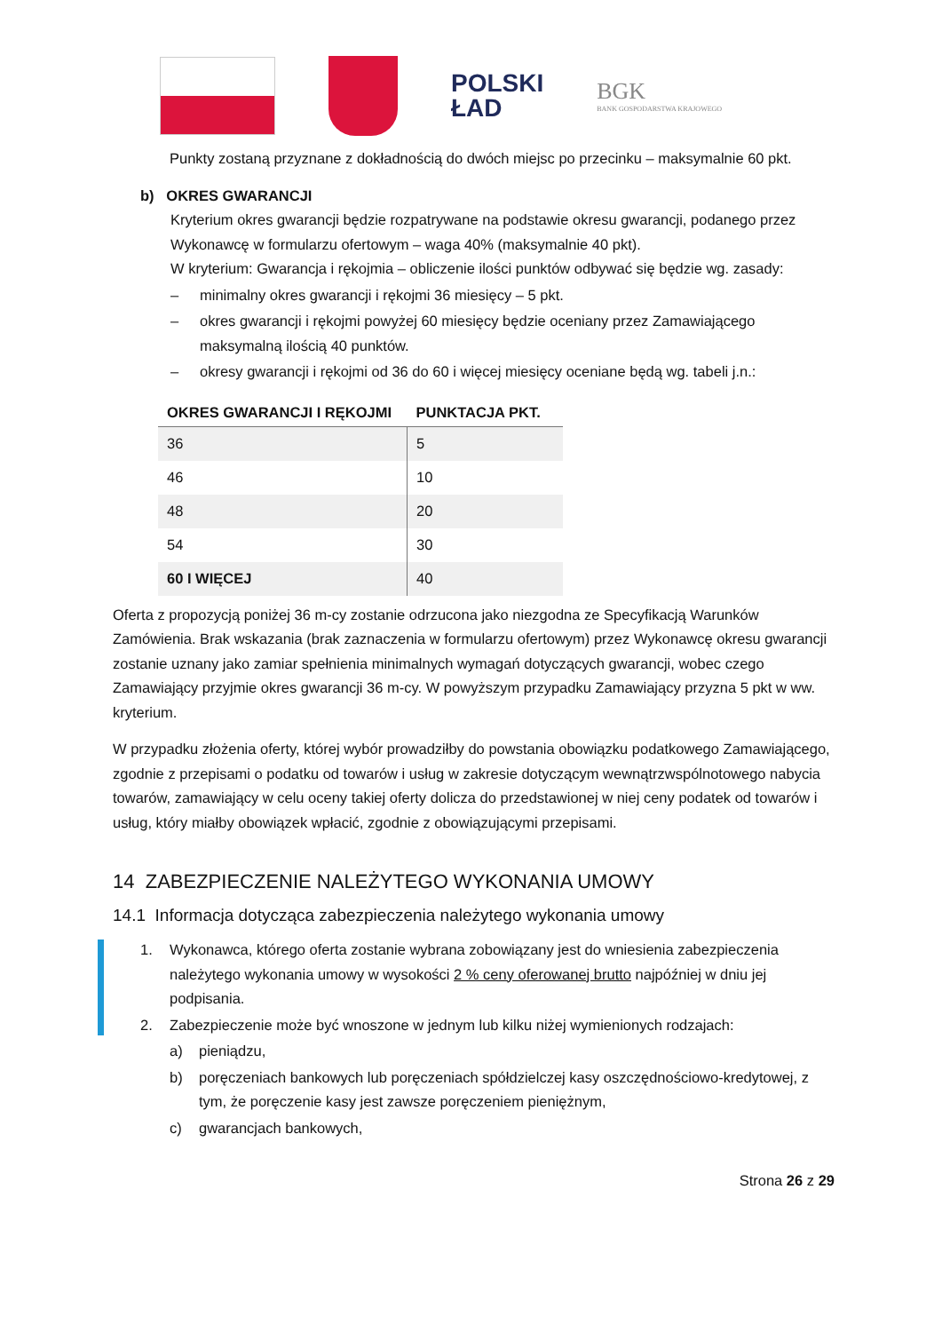POLSKI
ŁAD
BGK
BANK GOSPODARSTWA KRAJOWEGO
Punkty zostaną przyznane z dokładnością do dwóch miejsc po przecinku – maksymalnie 60 pkt.
b) OKRES GWARANCJI
Kryterium okres gwarancji będzie rozpatrywane na podstawie okresu gwarancji, podanego przez Wykonawcę w formularzu ofertowym – waga 40% (maksymalnie 40 pkt).
W kryterium: Gwarancja i rękojmia – obliczenie ilości punktów odbywać się będzie wg. zasady:
– minimalny okres gwarancji i rękojmi 36 miesięcy – 5 pkt.
– okres gwarancji i rękojmi powyżej 60 miesięcy będzie oceniany przez Zamawiającego maksymalną ilością 40 punktów.
– okresy gwarancji i rękojmi od 36 do 60 i więcej miesięcy oceniane będą wg. tabeli j.n.:
| OKRES GWARANCJI I RĘKOJMI | PUNKTACJA PKT. |
| --- | --- |
| 36 | 5 |
| 46 | 10 |
| 48 | 20 |
| 54 | 30 |
| 60 I WIĘCEJ | 40 |
Oferta z propozycją poniżej 36 m-cy zostanie odrzucona jako niezgodna ze Specyfikacją Warunków Zamówienia. Brak wskazania (brak zaznaczenia w formularzu ofertowym) przez Wykonawcę okresu gwarancji zostanie uznany jako zamiar spełnienia minimalnych wymagań dotyczących gwarancji, wobec czego Zamawiający przyjmie okres gwarancji 36 m-cy. W powyższym przypadku Zamawiający przyzna 5 pkt w ww. kryterium.
W przypadku złożenia oferty, której wybór prowadziłby do powstania obowiązku podatkowego Zamawiającego, zgodnie z przepisami o podatku od towarów i usług w zakresie dotyczącym wewnątrzwspólnotowego nabycia towarów, zamawiający w celu oceny takiej oferty dolicza do przedstawionej w niej ceny podatek od towarów i usług, który miałby obowiązek wpłacić, zgodnie z obowiązującymi przepisami.
14 ZABEZPIECZENIE NALEŻYTEGO WYKONANIA UMOWY
14.1 Informacja dotycząca zabezpieczenia należytego wykonania umowy
1. Wykonawca, którego oferta zostanie wybrana zobowiązany jest do wniesienia zabezpieczenia należytego wykonania umowy w wysokości 2 % ceny oferowanej brutto najpóźniej w dniu jej podpisania.
2. Zabezpieczenie może być wnoszone w jednym lub kilku niżej wymienionych rodzajach:
a) pieniądzu,
b) poręczeniach bankowych lub poręczeniach spółdzielczej kasy oszczędnościowo-kredytowej, z tym, że poręczenie kasy jest zawsze poręczeniem pieniężnym,
c) gwarancjach bankowych,
Strona 26 z 29